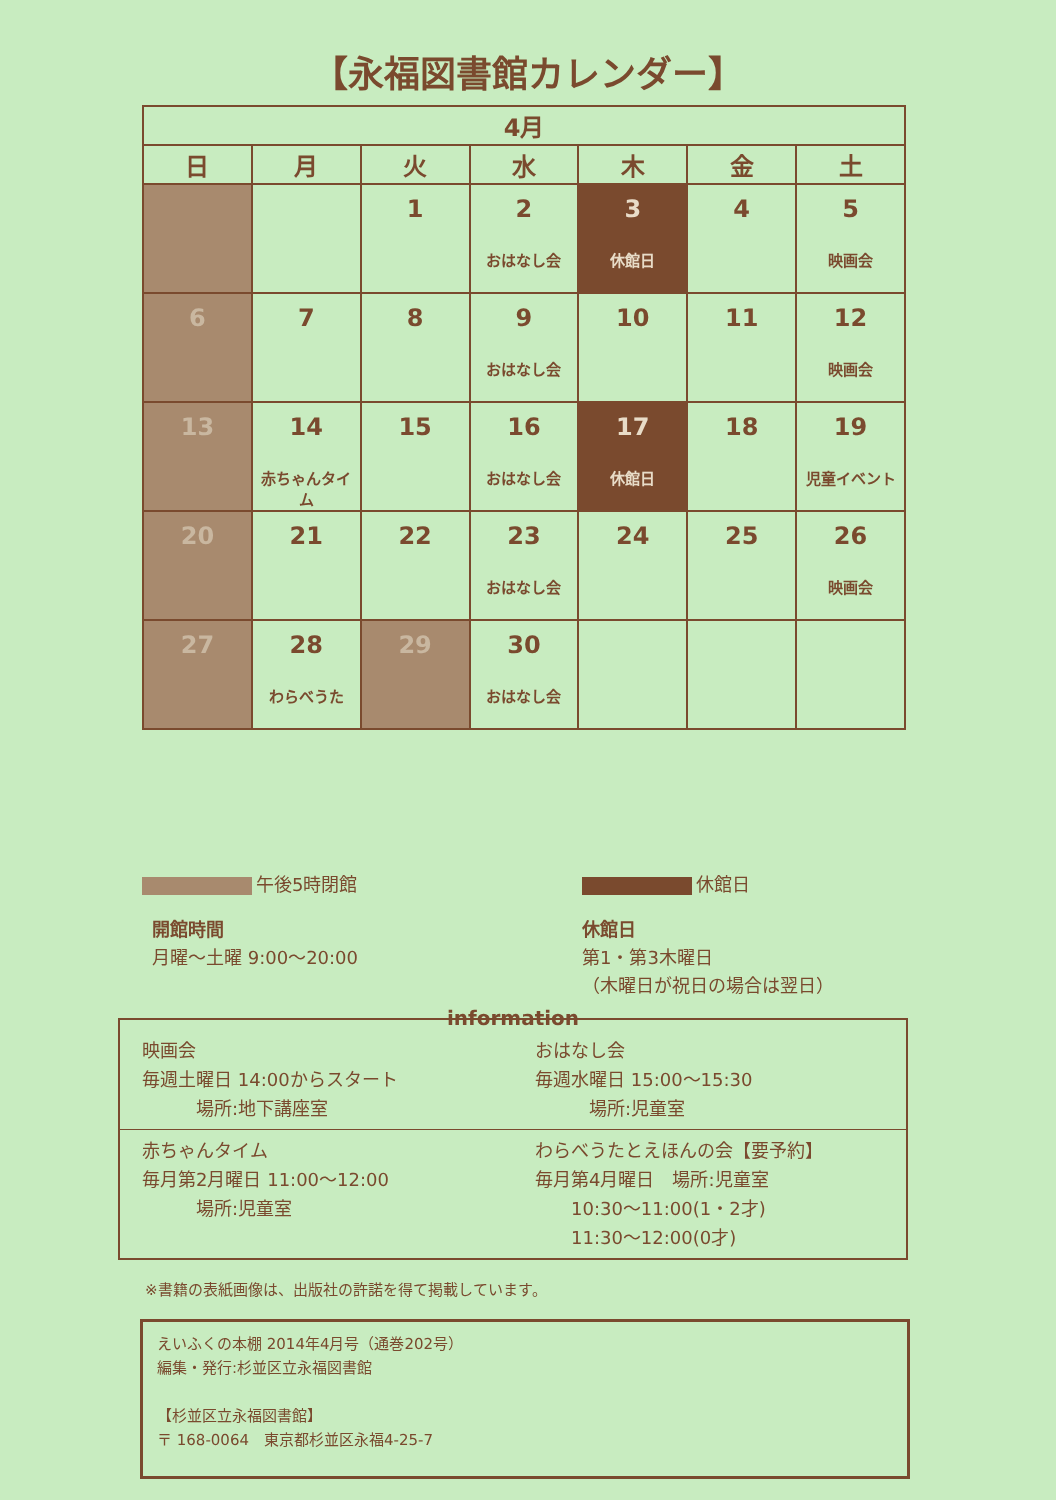【永福図書館カレンダー】
| 4月 | | | | | | |
| --- | --- | --- | --- | --- | --- | --- |
| 日 | 月 | 火 | 水 | 木 | 金 | 土 |
| | | 1 | 2 おはなし会 | 3 休館日 | 4 | 5 映画会 |
| 6 | 7 | 8 | 9 おはなし会 | 10 | 11 | 12 映画会 |
| 13 | 14 赤ちゃんタイム | 15 | 16 おはなし会 | 17 休館日 | 18 | 19 児童イベント |
| 20 | 21 | 22 | 23 おはなし会 | 24 | 25 | 26 映画会 |
| 27 | 28 わらべうた | 29 | 30 おはなし会 | | | |
午後5時閉館 休館日
開館時間
月曜～土曜 9:00～20:00
休館日
第1・第3木曜日
（木曜日が祝日の場合は翌日）
information
映画会
毎週土曜日 14:00からスタート
　　　場所:地下講座室
おはなし会
毎週水曜日 15:00～15:30
　　　場所:児童室
赤ちゃんタイム
毎月第2月曜日 11:00～12:00
　　　場所:児童室
わらべうたとえほんの会【要予約】
毎月第4月曜日　場所:児童室
　　10:30～11:00(1・2才)
　　11:30～12:00(0才)
※書籍の表紙画像は、出版社の許諾を得て掲載しています。
えいふくの本棚 2014年4月号（通巻202号）
編集・発行:杉並区立永福図書館
【杉並区立永福図書館】
〒 168-0064　東京都杉並区永福4-25-7